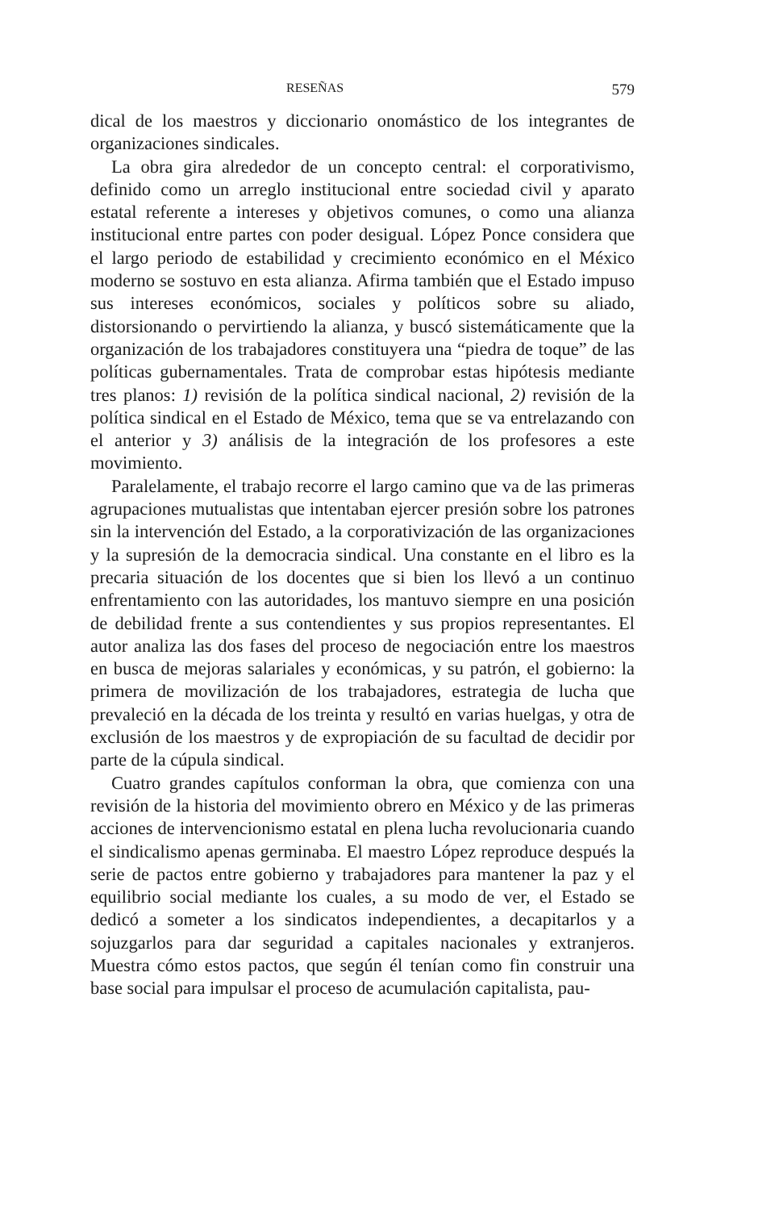RESEÑAS 579
dical de los maestros y diccionario onomástico de los integrantes de organizaciones sindicales.
La obra gira alrededor de un concepto central: el corporativismo, definido como un arreglo institucional entre sociedad civil y aparato estatal referente a intereses y objetivos comunes, o como una alianza institucional entre partes con poder desigual. López Ponce considera que el largo periodo de estabilidad y crecimiento económico en el México moderno se sostuvo en esta alianza. Afirma también que el Estado impuso sus intereses económicos, sociales y políticos sobre su aliado, distorsionando o pervirtiendo la alianza, y buscó sistemáticamente que la organización de los trabajadores constituyera una “piedra de toque” de las políticas gubernamentales. Trata de comprobar estas hipótesis mediante tres planos: 1) revisión de la política sindical nacional, 2) revisión de la política sindical en el Estado de México, tema que se va entrelazando con el anterior y 3) análisis de la integración de los profesores a este movimiento.
Paralelamente, el trabajo recorre el largo camino que va de las primeras agrupaciones mutualistas que intentaban ejercer presión sobre los patrones sin la intervención del Estado, a la corporativización de las organizaciones y la supresión de la democracia sindical. Una constante en el libro es la precaria situación de los docentes que si bien los llevó a un continuo enfrentamiento con las autoridades, los mantuvo siempre en una posición de debilidad frente a sus contendientes y sus propios representantes. El autor analiza las dos fases del proceso de negociación entre los maestros en busca de mejoras salariales y económicas, y su patrón, el gobierno: la primera de movilización de los trabajadores, estrategia de lucha que prevaleció en la década de los treinta y resultó en varias huelgas, y otra de exclusión de los maestros y de expropiación de su facultad de decidir por parte de la cúpula sindical.
Cuatro grandes capítulos conforman la obra, que comienza con una revisión de la historia del movimiento obrero en México y de las primeras acciones de intervencionismo estatal en plena lucha revolucionaria cuando el sindicalismo apenas germinaba. El maestro López reproduce después la serie de pactos entre gobierno y trabajadores para mantener la paz y el equilibrio social mediante los cuales, a su modo de ver, el Estado se dedicó a someter a los sindicatos independientes, a decapitarlos y a sojuzgarlos para dar seguridad a capitales nacionales y extranjeros. Muestra cómo estos pactos, que según él tenían como fin construir una base social para impulsar el proceso de acumulación capitalista, pau-